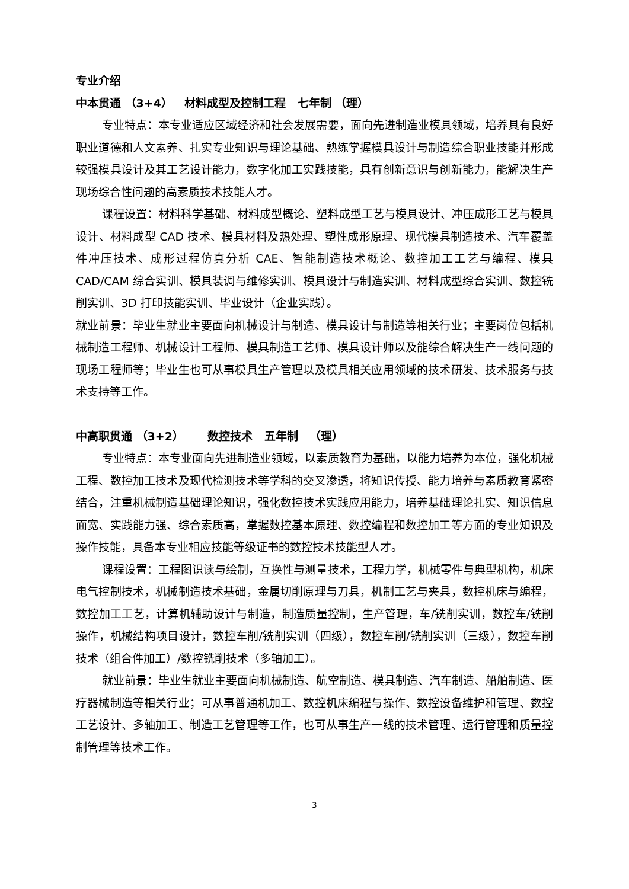专业介绍
中本贯通 （3+4） 材料成型及控制工程 七年制 （理）
专业特点：本专业适应区域经济和社会发展需要，面向先进制造业模具领域，培养具有良好职业道德和人文素养、扎实专业知识与理论基础、熟练掌握模具设计与制造综合职业技能并形成较强模具设计及其工艺设计能力，数字化加工实践技能，具有创新意识与创新能力，能解决生产现场综合性问题的高素质技术技能人才。
课程设置：材料科学基础、材料成型概论、塑料成型工艺与模具设计、冲压成形工艺与模具设计、材料成型 CAD 技术、模具材料及热处理、塑性成形原理、现代模具制造技术、汽车覆盖件冲压技术、成形过程仿真分析 CAE、智能制造技术概论、数控加工工艺与编程、模具 CAD/CAM 综合实训、模具装调与维修实训、模具设计与制造实训、材料成型综合实训、数控铣削实训、3D 打印技能实训、毕业设计（企业实践）。
就业前景：毕业生就业主要面向机械设计与制造、模具设计与制造等相关行业；主要岗位包括机械制造工程师、机械设计工程师、模具制造工艺师、模具设计师以及能综合解决生产一线问题的现场工程师等；毕业生也可从事模具生产管理以及模具相关应用领域的技术研发、技术服务与技术支持等工作。
中高职贯通 （3+2） 数控技术 五年制 （理）
专业特点：本专业面向先进制造业领域，以素质教育为基础，以能力培养为本位，强化机械工程、数控加工技术及现代检测技术等学科的交叉渗透，将知识传授、能力培养与素质教育紧密结合，注重机械制造基础理论知识，强化数控技术实践应用能力，培养基础理论扎实、知识信息面宽、实践能力强、综合素质高，掌握数控基本原理、数控编程和数控加工等方面的专业知识及操作技能，具备本专业相应技能等级证书的数控技术技能型人才。
课程设置：工程图识读与绘制，互换性与测量技术，工程力学，机械零件与典型机构，机床电气控制技术，机械制造技术基础，金属切削原理与刀具，机制工艺与夹具，数控机床与编程，数控加工工艺，计算机辅助设计与制造，制造质量控制，生产管理，车/铣削实训，数控车/铣削操作，机械结构项目设计，数控车削/铣削实训（四级），数控车削/铣削实训（三级），数控车削技术（组合件加工）/数控铣削技术（多轴加工）。
就业前景：毕业生就业主要面向机械制造、航空制造、模具制造、汽车制造、船舶制造、医疗器械制造等相关行业；可从事普通机加工、数控机床编程与操作、数控设备维护和管理、数控工艺设计、多轴加工、制造工艺管理等工作，也可从事生产一线的技术管理、运行管理和质量控制管理等技术工作。
3